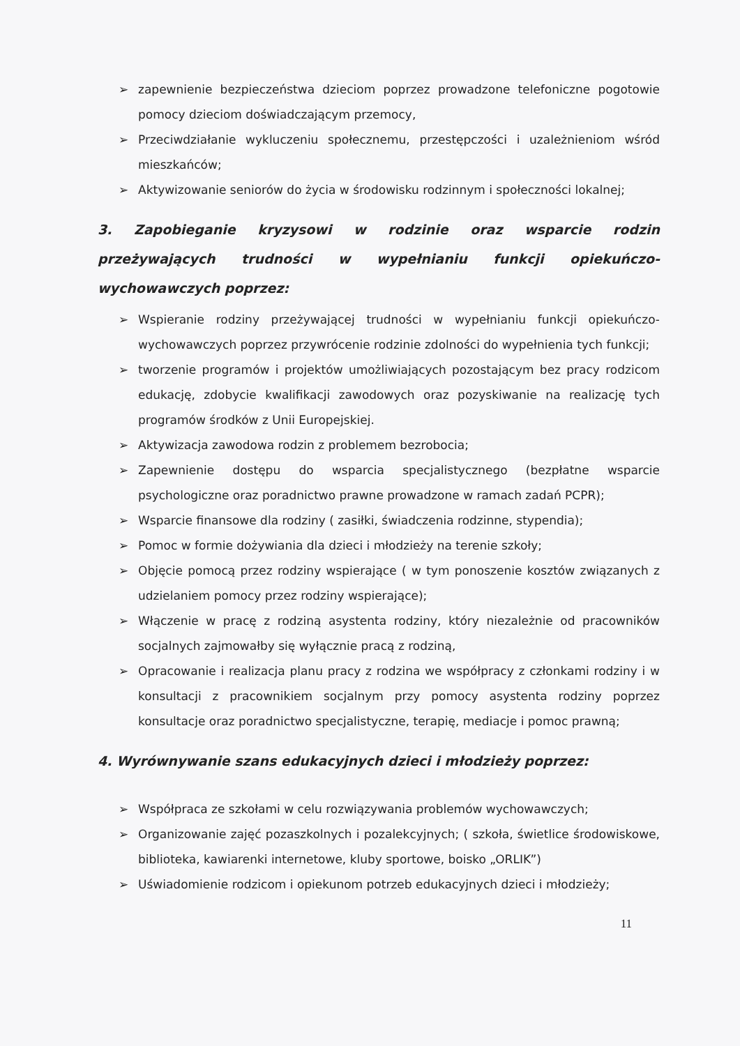➢ zapewnienie bezpieczeństwa dzieciom poprzez prowadzone telefoniczne pogotowie pomocy dzieciom doświadczającym przemocy,
➢ Przeciwdziałanie wykluczeniu społecznemu, przestępczości i uzależnieniom wśród mieszkańców;
➢ Aktywizowanie seniorów do życia w środowisku rodzinnym i społeczności lokalnej;
3. Zapobieganie kryzysowi w rodzinie oraz wsparcie rodzin przeżywających trudności w wypełnianiu funkcji opiekuńczo-wychowawczych poprzez:
➢ Wspieranie rodziny przeżywającej trudności w wypełnianiu funkcji opiekuńczo-wychowawczych poprzez przywrócenie rodzinie zdolności do wypełnienia tych funkcji;
➢ tworzenie programów i projektów umożliwiających pozostającym bez pracy rodzicom edukację, zdobycie kwalifikacji zawodowych oraz pozyskiwanie na realizację tych programów środków z Unii Europejskiej.
➢ Aktywizacja zawodowa rodzin z problemem bezrobocia;
➢ Zapewnienie dostępu do wsparcia specjalistycznego (bezpłatne wsparcie psychologiczne oraz poradnictwo prawne prowadzone w ramach zadań PCPR);
➢ Wsparcie finansowe dla rodziny ( zasiłki, świadczenia rodzinne, stypendia);
➢ Pomoc w formie dożywiania dla dzieci i młodzieży na terenie szkoły;
➢ Objęcie pomocą przez rodziny wspierające ( w tym ponoszenie kosztów związanych z udzielaniem pomocy przez rodziny wspierające);
➢ Włączenie w pracę z rodziną asystenta rodziny, który niezależnie od pracowników socjalnych zajmowałby się wyłącznie pracą z rodziną,
➢ Opracowanie i realizacja planu pracy z rodzina we współpracy z członkami rodziny i w konsultacji z pracownikiem socjalnym przy pomocy asystenta rodziny poprzez konsultacje oraz poradnictwo specjalistyczne, terapię, mediacje i pomoc prawną;
4. Wyrównywanie szans edukacyjnych dzieci i młodzieży poprzez:
➢ Współpraca ze szkołami w celu rozwiązywania problemów wychowawczych;
➢ Organizowanie zajęć pozaszkolnych i pozalekcyjnych; ( szkoła, świetlice środowiskowe, biblioteka, kawiarenki internetowe, kluby sportowe, boisko „ORLIK”)
➢ Uświadomienie rodzicom i opiekunom potrzeb edukacyjnych dzieci i młodzieży;
11